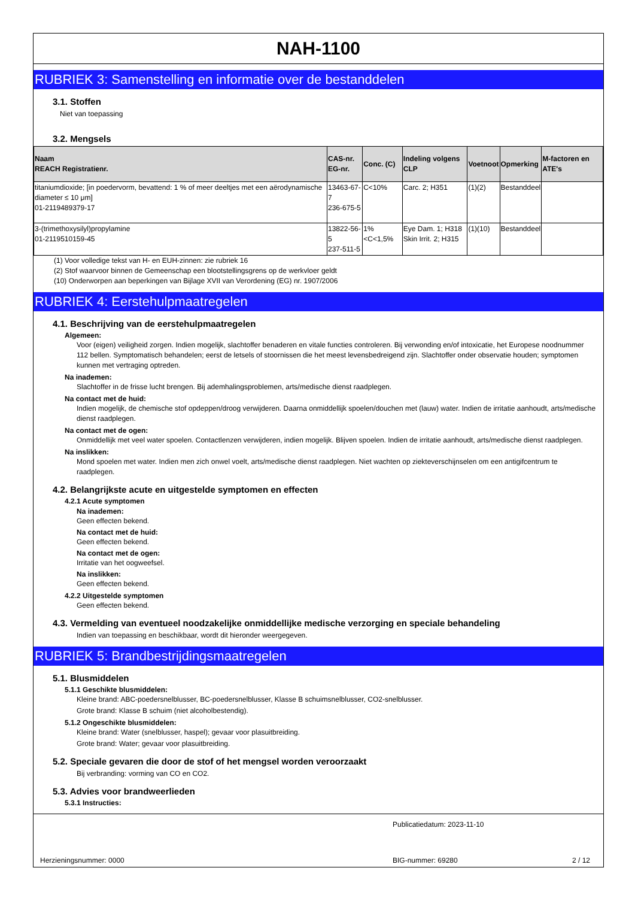NAH-1100
RUBRIEK 3: Samenstelling en informatie over de bestanddelen
3.1. Stoffen
Niet van toepassing
3.2. Mengsels
| Naam REACH Registratienr. | CAS-nr. EG-nr. | Conc. (C) | Indeling volgens CLP | Voetnoot | Opmerking | M-factoren en ATE's |
| --- | --- | --- | --- | --- | --- | --- |
| titaniumdioxide; [in poedervorm, bevattend: 1 % of meer deeltjes met een aërodynamische diameter ≤ 10 μm] 01-2119489379-17 | 13463-67-7 236-675-5 | C<10% | Carc. 2; H351 | (1)(2) | Bestanddeel | |
| 3-(trimethoxysilyl)propylamine 01-2119510159-45 | 13822-56-5 237-511-5 | 1%<C<1,5% | Eye Dam. 1; H318 Skin Irrit. 2; H315 | (1)(10) | Bestanddeel | |
(1) Voor volledige tekst van H- en EUH-zinnen: zie rubriek 16
(2) Stof waarvoor binnen de Gemeenschap een blootstellingsgrens op de werkvloer geldt
(10) Onderworpen aan beperkingen van Bijlage XVII van Verordening (EG) nr. 1907/2006
RUBRIEK 4: Eerstehulpmaatregelen
4.1. Beschrijving van de eerstehulpmaatregelen
Algemeen:
Voor (eigen) veiligheid zorgen. Indien mogelijk, slachtoffer benaderen en vitale functies controleren. Bij verwonding en/of intoxicatie, het Europese noodnummer 112 bellen. Symptomatisch behandelen; eerst de letsels of stoornissen die het meest levensbedreigend zijn. Slachtoffer onder observatie houden; symptomen kunnen met vertraging optreden.
Na inademen:
Slachtoffer in de frisse lucht brengen. Bij ademhalingsproblemen, arts/medische dienst raadplegen.
Na contact met de huid:
Indien mogelijk, de chemische stof opdeppen/droog verwijderen. Daarna onmiddellijk spoelen/douchen met (lauw) water. Indien de irritatie aanhoudt, arts/medische dienst raadplegen.
Na contact met de ogen:
Onmiddellijk met veel water spoelen. Contactlenzen verwijderen, indien mogelijk. Blijven spoelen. Indien de irritatie aanhoudt, arts/medische dienst raadplegen.
Na inslikken:
Mond spoelen met water. Indien men zich onwel voelt, arts/medische dienst raadplegen. Niet wachten op ziekteverschijnselen om een antigifcentrum te raadplegen.
4.2. Belangrijkste acute en uitgestelde symptomen en effecten
4.2.1 Acute symptomen
Na inademen:
Geen effecten bekend.
Na contact met de huid:
Geen effecten bekend.
Na contact met de ogen:
Irritatie van het oogweefsel.
Na inslikken:
Geen effecten bekend.
4.2.2 Uitgestelde symptomen
Geen effecten bekend.
4.3. Vermelding van eventueel noodzakelijke onmiddellijke medische verzorging en speciale behandeling
Indien van toepassing en beschikbaar, wordt dit hieronder weergegeven.
RUBRIEK 5: Brandbestrijdingsmaatregelen
5.1. Blusmiddelen
5.1.1 Geschikte blusmiddelen:
Kleine brand: ABC-poedersnelblusser, BC-poedersnelblusser, Klasse B schuimsnelblusser, CO2-snelblusser.
Grote brand: Klasse B schuim (niet alcoholbestendig).
5.1.2 Ongeschikte blusmiddelen:
Kleine brand: Water (snelblusser, haspel); gevaar voor plasuitbreiding.
Grote brand: Water; gevaar voor plasuitbreiding.
5.2. Speciale gevaren die door de stof of het mengsel worden veroorzaakt
Bij verbranding: vorming van CO en CO2.
5.3. Advies voor brandweerlieden
5.3.1 Instructies:
Publicatiedatum: 2023-11-10
Herzieningsnummer: 0000 BIG-nummer: 69280 2 / 12